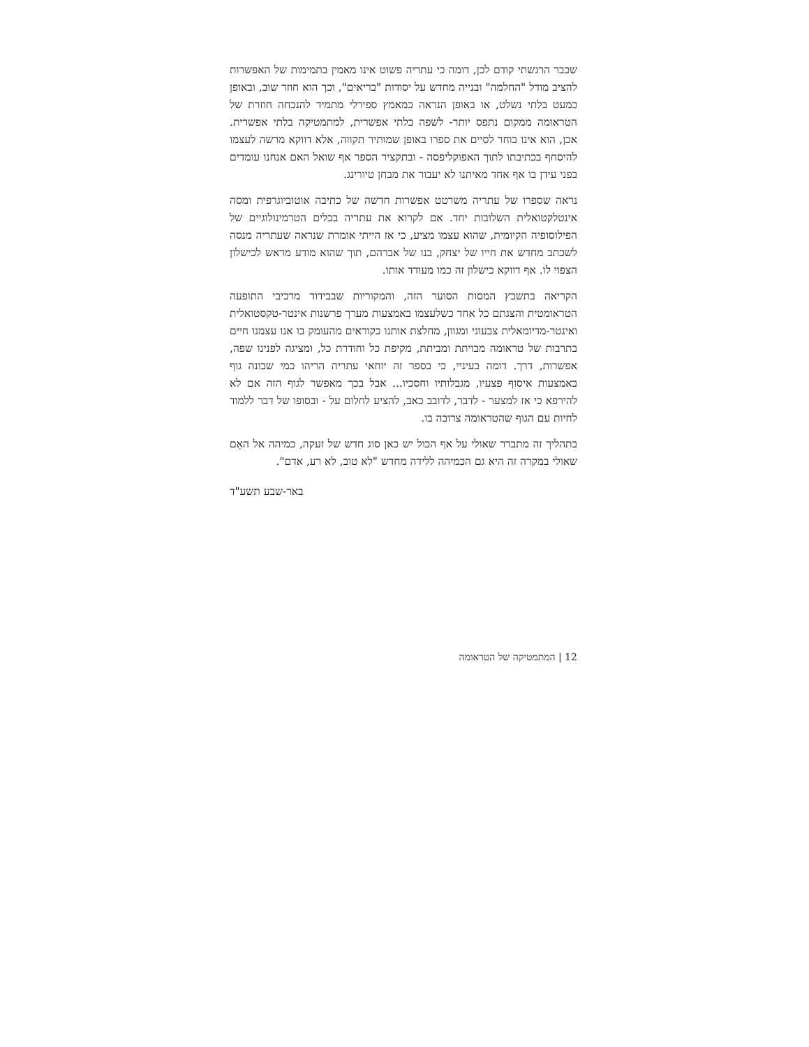שכבר הרגשתי קודם לכן, דומה כי עתריה פשוט אינו מאמין בתמימות של האפשרות להציב מודל "החלמה" ובנייה מחדש על יסודות "בריאים", וכך הוא חוזר שוב, ובאופן כמעט בלתי נשלט, או באופן הנראה כמאמץ ספירלי מתמיד להנכחה חוזרת של הטראומה ממקום נתפס יותר- לשפה בלתי אפשרית, למתמטיקה בלתי אפשרית. אכן, הוא אינו בוחר לסיים את ספרו באופן שמותיר תקווה, אלא דווקא מרשה לעצמו להיסחף בכתיבתו לתוך האפוקליפסה - ובתקציר הספר אף שואל האם אנחנו עומדים בפני עידן בו אף אחד מאיתנו לא יעבור את מבחן טיורינג.
נראה שספרו של עתריה משרטט אפשרות חדשה של כתיבה אוטוביוגרפית ומסה אינטלקטואלית השלובות יחד. אם לקרוא את עתריה בכלים הטרמינולוגיים של הפילוסופיה הקיומית, שהוא עצמו מציע, כי אז הייתי אומרת שנראה שעתריה מנסה לשכתב מחדש את חייו של יצחק, בנו של אברהם, תוך שהוא מודע מראש לכישלון הצפוי לו. אף דווקא כישלון זה כמו מעודד אותו.
הקריאה בתשבץ המסות הסוער הזה, והמקוריות שבבידוד מרכיבי התופעה הטראומטית והצגתם כל אחד כשלעצמו באמצעות מערך פרשנות אינטר-טקסטואלית ואינטר-מדיומאלית צבעוני ומגוון, מחלצת אותנו כקוראים מהעומק בו אנו עצמנו חיים בתרבות של טראומה מבויתת ומביתת, מקיפת כל וחודרת כל, ומציגה לפנינו שפה, אפשרות, דרך. דומה בעיניי, כי בספר זה יוחאי עתריה הריהו כמי שבונה גוף באמצעות איסוף פצעיו, מגבלותיו וחסכיו... אבל בכך מאפשר לגוף הזה אם לא להירפא כי אז למצער - לדבר, לדובב כאב, להציע לחלום על - ובסופו של דבר ללמוד לחיות עם הגוף שהטראומה צרובה בו.
בתהליך זה מתברר שאולי על אף הכול יש כאן סוג חדש של זעקה, כמיהה אל האֵם שאולי במקרה זה היא גם הכמיהה ללידה מחדש "לא טוב, לא רע, אדם".
באר-שבע תשע"ד
12 | המתמטיקה של הטראומה